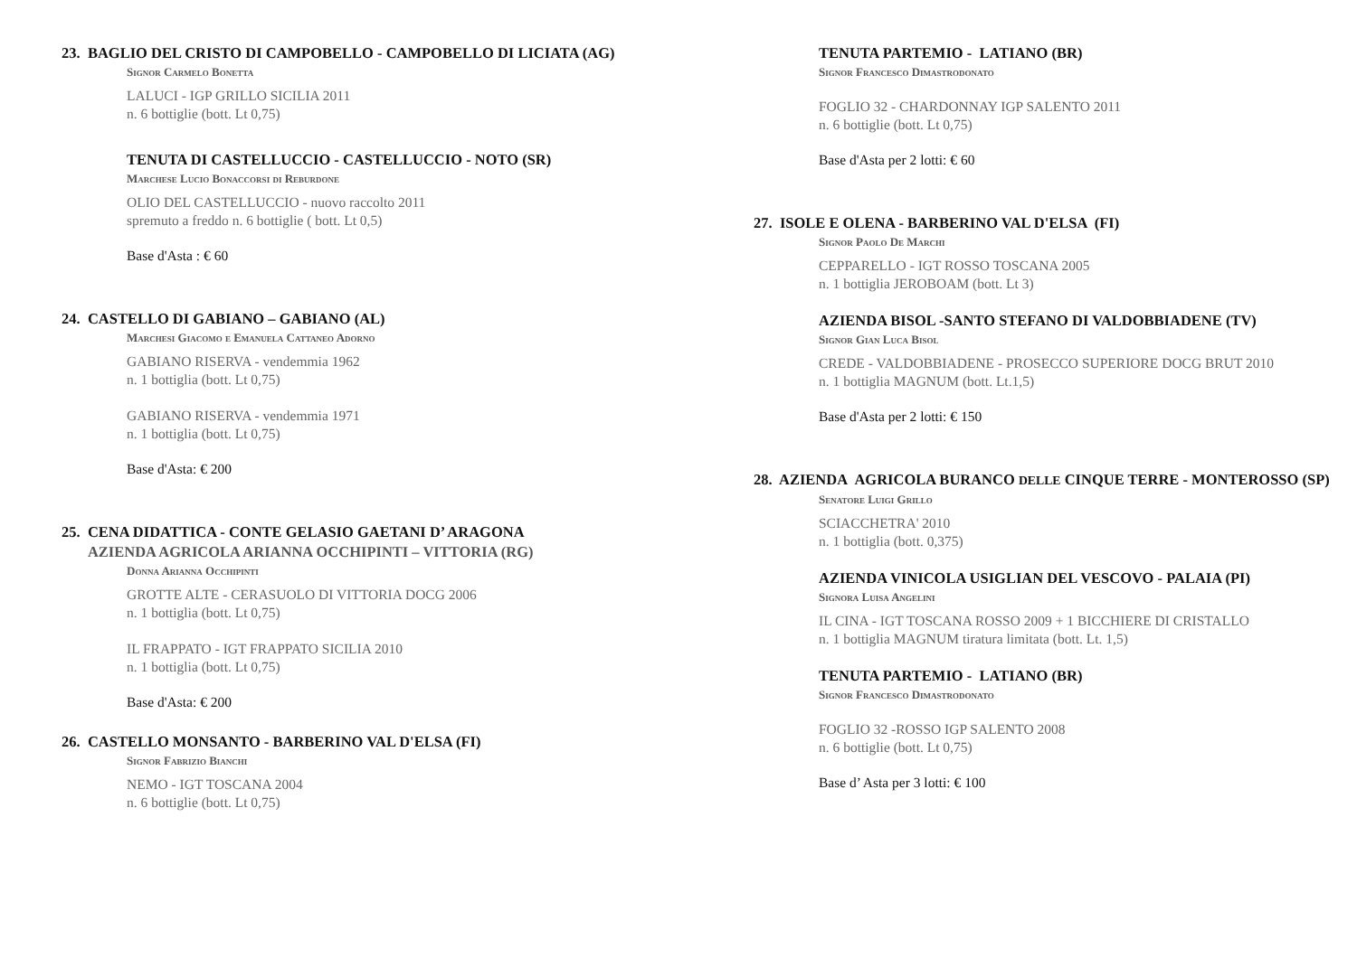23. BAGLIO DEL CRISTO DI CAMPOBELLO - CAMPOBELLO DI LICIATA (AG)
Signor Carmelo Bonetta
LALUCI - IGP GRILLO SICILIA 2011
n. 6 bottiglie (bott. Lt 0,75)
TENUTA DI CASTELLUCCIO - CASTELLUCCIO - NOTO (SR)
Marchese Lucio Bonaccorsi di Reburdone
OLIO DEL CASTELLUCCIO - nuovo raccolto 2011
spremuto a freddo n. 6 bottiglie ( bott. Lt 0,5)
Base d'Asta : € 60
24. CASTELLO DI GABIANO – GABIANO (AL)
Marchesi Giacomo e Emanuela Cattaneo Adorno
GABIANO RISERVA - vendemmia 1962
n. 1 bottiglia (bott. Lt 0,75)
GABIANO RISERVA - vendemmia 1971
n. 1 bottiglia (bott. Lt 0,75)
Base d'Asta: € 200
25. CENA DIDATTICA - CONTE GELASIO GAETANI D’ ARAGONA
AZIENDA AGRICOLA ARIANNA OCCHIPINTI – VITTORIA (RG)
Donna Arianna Occhipinti
GROTTE ALTE - CERASUOLO DI VITTORIA DOCG 2006
n. 1 bottiglia (bott. Lt 0,75)
IL FRAPPATO - IGT FRAPPATO SICILIA 2010
n. 1 bottiglia (bott. Lt 0,75)
Base d'Asta: € 200
26. CASTELLO MONSANTO - BARBERINO VAL D'ELSA (FI)
Signor Fabrizio Bianchi
NEMO - IGT TOSCANA 2004
n. 6 bottiglie (bott. Lt 0,75)
TENUTA PARTEMIO - LATIANO (BR)
Signor Francesco Dimastrodonato
FOGLIO 32 - CHARDONNAY IGP SALENTO 2011
n. 6 bottiglie (bott. Lt 0,75)
Base d'Asta per 2 lotti: € 60
27. ISOLE E OLENA - BARBERINO VAL D'ELSA (FI)
Signor Paolo De Marchi
CEPPARELLO - IGT ROSSO TOSCANA 2005
n. 1 bottiglia JEROBOAM (bott. Lt 3)
AZIENDA BISOL -SANTO STEFANO DI VALDOBBIADENE (TV)
Signor Gian Luca Bisol
CREDE - VALDOBBIADENE - PROSECCO SUPERIORE DOCG BRUT 2010
n. 1 bottiglia MAGNUM (bott. Lt.1,5)
Base d'Asta per 2 lotti: € 150
28. AZIENDA AGRICOLA BURANCO DELLE CINQUE TERRE - MONTEROSSO (SP)
Senatore Luigi Grillo
SCIACCHETRA' 2010
n. 1 bottiglia (bott. 0,375)
AZIENDA VINICOLA USIGLIAN DEL VESCOVO - PALAIA (PI)
Signora Luisa Angelini
IL CINA - IGT TOSCANA ROSSO 2009 + 1 BICCHIERE DI CRISTALLO
n. 1 bottiglia MAGNUM tiratura limitata (bott. Lt. 1,5)
TENUTA PARTEMIO - LATIANO (BR)
Signor Francesco Dimastrodonato
FOGLIO 32 -ROSSO IGP SALENTO 2008
n. 6 bottiglie (bott. Lt 0,75)
Base d’ Asta per 3 lotti: € 100